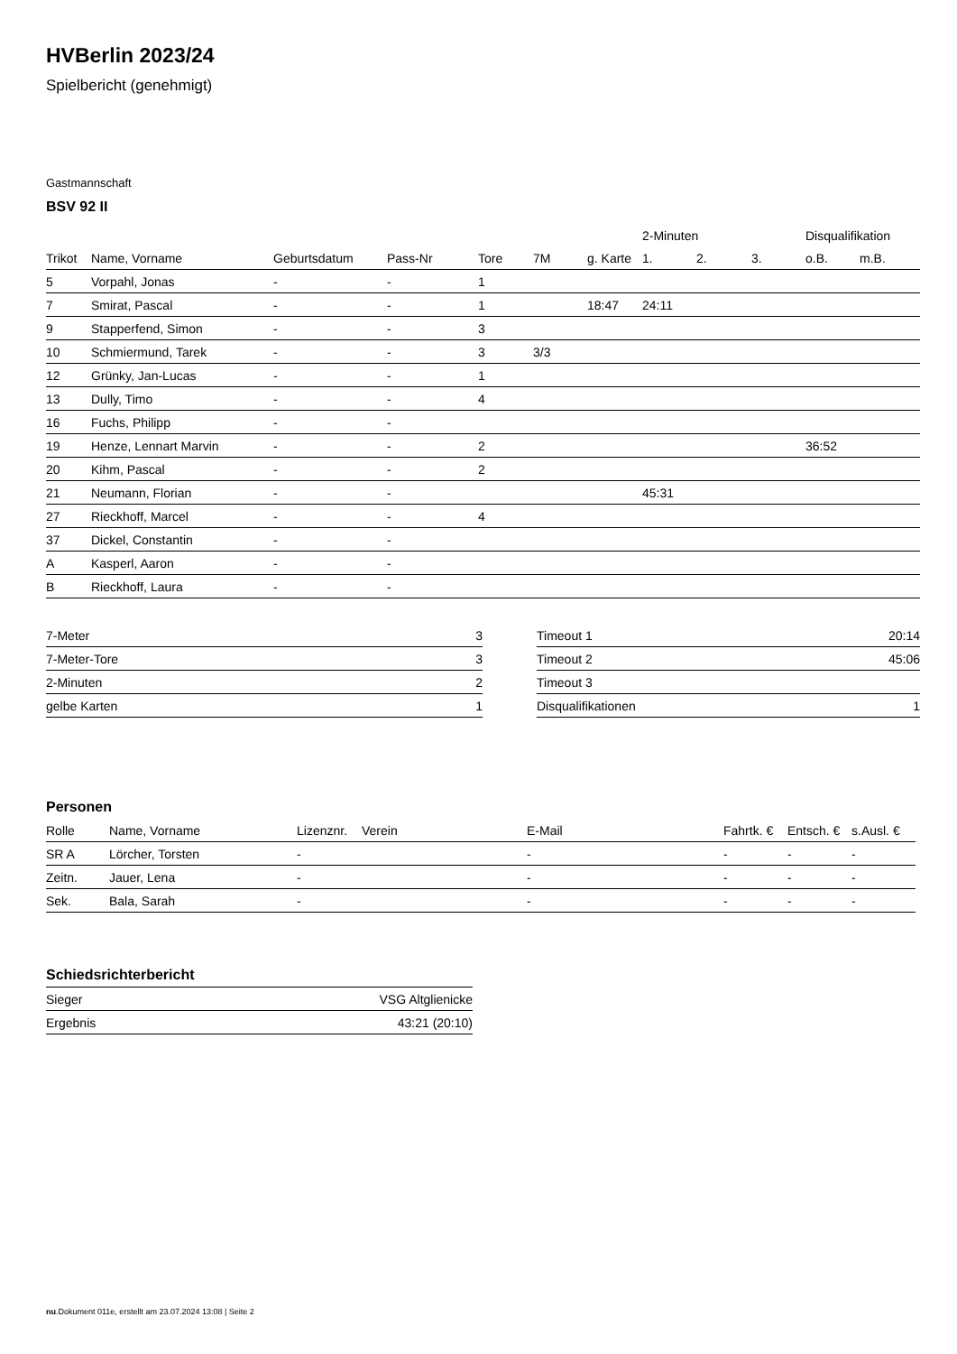HVBerlin 2023/24
Spielbericht (genehmigt)
Gastmannschaft
BSV 92 II
| | | | | | | | 2-Minuten | | | Disqualifikation | |
| --- | --- | --- | --- | --- | --- | --- | --- | --- | --- | --- | --- |
| Trikot | Name, Vorname | Geburtsdatum | Pass-Nr | Tore | 7M | g. Karte | 1. | 2. | 3. | o.B. | m.B. |
| 5 | Vorpahl, Jonas | - | - | 1 | | | | | | | |
| 7 | Smirat, Pascal | - | - | 1 | | 18:47 | 24:11 | | | | |
| 9 | Stapperfend, Simon | - | - | 3 | | | | | | | |
| 10 | Schmiermund, Tarek | - | - | 3 | 3/3 | | | | | | |
| 12 | Grünky, Jan-Lucas | - | - | 1 | | | | | | | |
| 13 | Dully, Timo | - | - | 4 | | | | | | | |
| 16 | Fuchs, Philipp | - | - | | | | | | | | |
| 19 | Henze, Lennart Marvin | - | - | 2 | | | | | | 36:52 | |
| 20 | Kihm, Pascal | - | - | 2 | | | | | | | |
| 21 | Neumann, Florian | - | - | | | | 45:31 | | | | |
| 27 | Rieckhoff, Marcel | - | - | 4 | | | | | | | |
| 37 | Dickel, Constantin | - | - | | | | | | | | |
| A | Kasperl, Aaron | - | - | | | | | | | | |
| B | Rieckhoff, Laura | - | - | | | | | | | | |
| 7-Meter | 3 |
| 7-Meter-Tore | 3 |
| 2-Minuten | 2 |
| gelbe Karten | 1 |
| Timeout 1 | 20:14 |
| Timeout 2 | 45:06 |
| Timeout 3 | |
| Disqualifikationen | 1 |
Personen
| Rolle | Name, Vorname | Lizenznr. | Verein | E-Mail | Fahrtk. € | Entsch. € | s.Ausl. € |
| --- | --- | --- | --- | --- | --- | --- | --- |
| SR A | Lörcher, Torsten | - | | - | - | - | - |
| Zeitn. | Jauer, Lena | - | | - | - | - | - |
| Sek. | Bala, Sarah | - | | - | - | - | - |
Schiedsrichterbericht
| Sieger | VSG Altglienicke |
| Ergebnis | 43:21 (20:10) |
nu.Dokument 011e, erstellt am 23.07.2024 13:08 | Seite 2